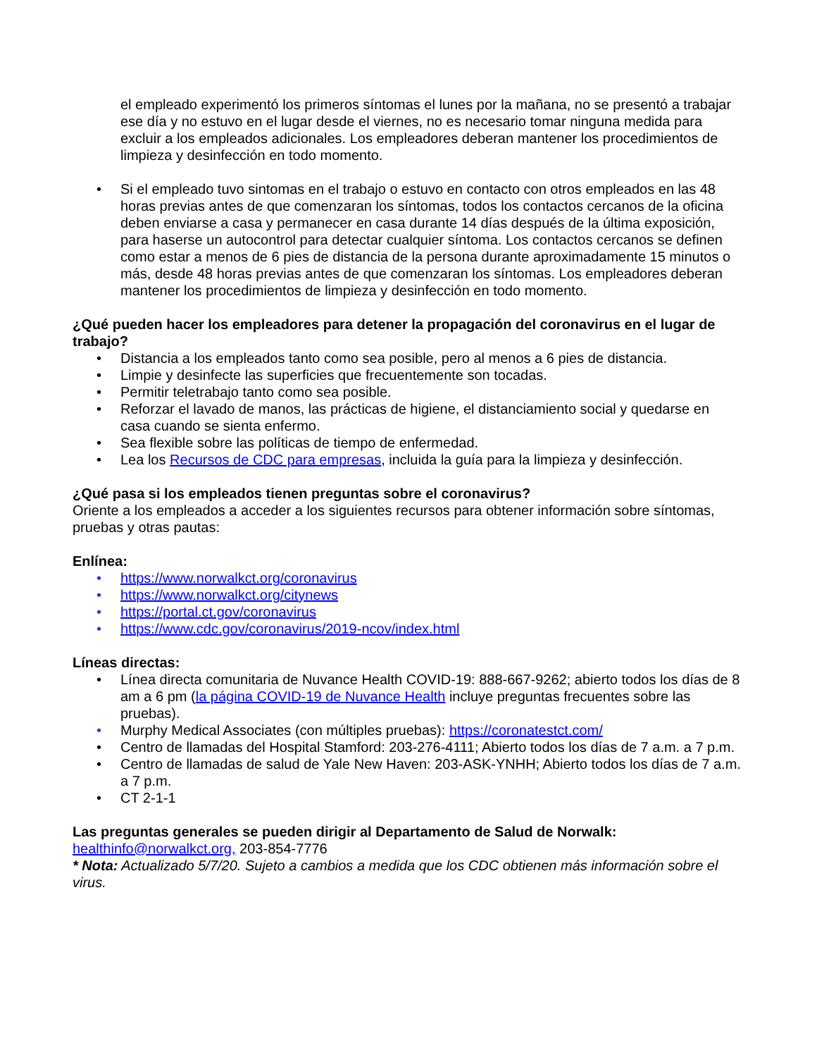el empleado experimentó los primeros síntomas el lunes por la mañana, no se presentó a trabajar ese día y no estuvo en el lugar desde el viernes, no es necesario tomar ninguna medida para excluir a los empleados adicionales. Los empleadores deberan mantener los procedimientos de limpieza y desinfección en todo momento.
• Si el empleado tuvo sintomas en el trabajo o estuvo en contacto con otros empleados en las 48 horas previas antes de que comenzaran los síntomas, todos los contactos cercanos de la oficina deben enviarse a casa y permanecer en casa durante 14 días después de la última exposición, para haserse un autocontrol para detectar cualquier síntoma. Los contactos cercanos se definen como estar a menos de 6 pies de distancia de la persona durante aproximadamente 15 minutos o más, desde 48 horas previas antes de que comenzaran los síntomas. Los empleadores deberan mantener los procedimientos de limpieza y desinfección en todo momento.
¿Qué pueden hacer los empleadores para detener la propagación del coronavirus en el lugar de trabajo?
• Distancia a los empleados tanto como sea posible, pero al menos a 6 pies de distancia.
• Limpie y desinfecte las superficies que frecuentemente son tocadas.
• Permitir teletrabajo tanto como sea posible.
• Reforzar el lavado de manos, las prácticas de higiene, el distanciamiento social y quedarse en casa cuando se sienta enfermo.
• Sea flexible sobre las políticas de tiempo de enfermedad.
• Lea los Recursos de CDC para empresas, incluida la guía para la limpieza y desinfección.
¿Qué pasa si los empleados tienen preguntas sobre el coronavirus?
Oriente a los empleados a acceder a los siguientes recursos para obtener información sobre síntomas, pruebas y otras pautas:
Enlínea:
• https://www.norwalkct.org/coronavirus
• https://www.norwalkct.org/citynews
• https://portal.ct.gov/coronavirus
• https://www.cdc.gov/coronavirus/2019-ncov/index.html
Líneas directas:
• Línea directa comunitaria de Nuvance Health COVID-19: 888-667-9262; abierto todos los días de 8 am a 6 pm (la página COVID-19 de Nuvance Health incluye preguntas frecuentes sobre las pruebas).
• Murphy Medical Associates (con múltiples pruebas): https://coronatestct.com/
• Centro de llamadas del Hospital Stamford: 203-276-4111; Abierto todos los días de 7 a.m. a 7 p.m.
• Centro de llamadas de salud de Yale New Haven: 203-ASK-YNHH; Abierto todos los días de 7 a.m. a 7 p.m.
• CT 2-1-1
Las preguntas generales se pueden dirigir al Departamento de Salud de Norwalk:
healthinfo@norwalkct.org, 203-854-7776
* Nota: Actualizado 5/7/20. Sujeto a cambios a medida que los CDC obtienen más información sobre el virus.